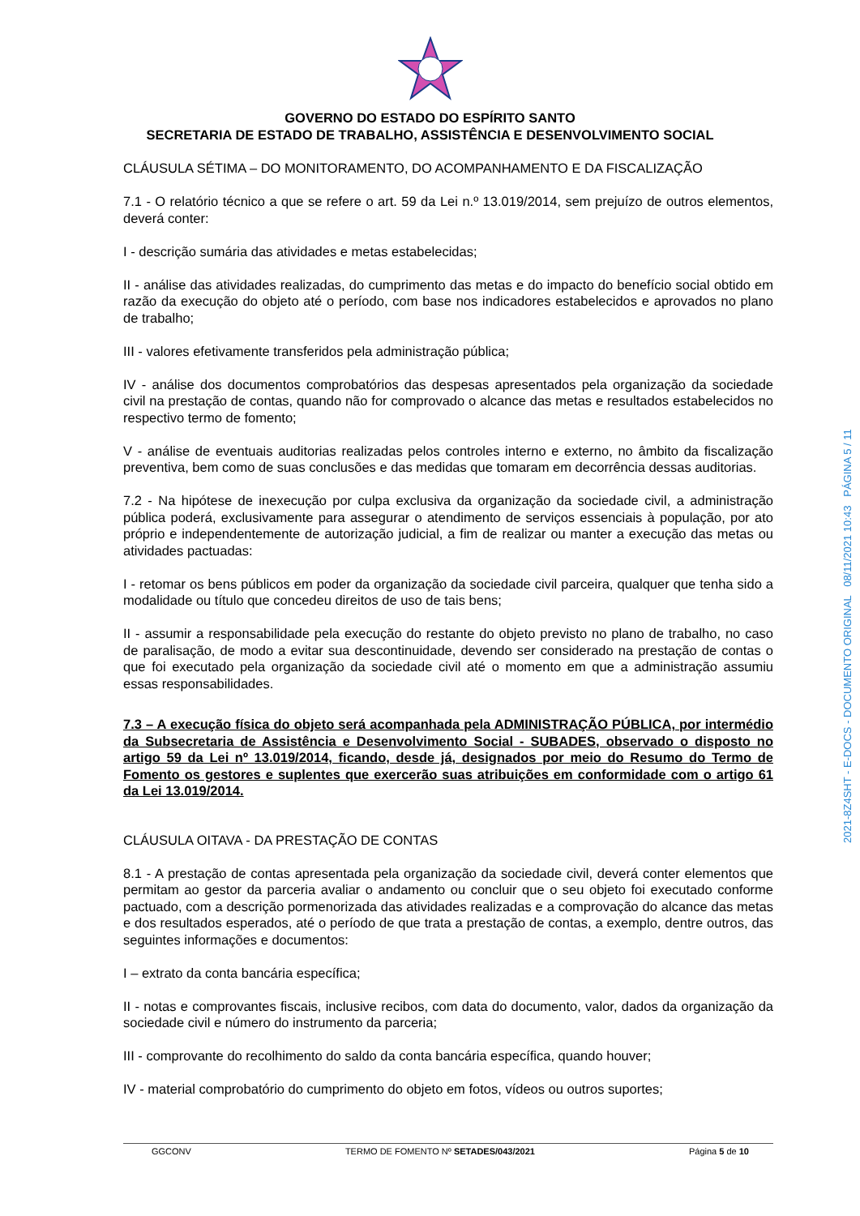GOVERNO DO ESTADO DO ESPÍRITO SANTO
SECRETARIA DE ESTADO DE TRABALHO, ASSISTÊNCIA E DESENVOLVIMENTO SOCIAL
CLÁUSULA SÉTIMA – DO MONITORAMENTO, DO ACOMPANHAMENTO E DA FISCALIZAÇÃO
7.1 - O relatório técnico a que se refere o art. 59 da Lei n.º 13.019/2014, sem prejuízo de outros elementos, deverá conter:
I - descrição sumária das atividades e metas estabelecidas;
II - análise das atividades realizadas, do cumprimento das metas e do impacto do benefício social obtido em razão da execução do objeto até o período, com base nos indicadores estabelecidos e aprovados no plano de trabalho;
III - valores efetivamente transferidos pela administração pública;
IV - análise dos documentos comprobatórios das despesas apresentados pela organização da sociedade civil na prestação de contas, quando não for comprovado o alcance das metas e resultados estabelecidos no respectivo termo de fomento;
V - análise de eventuais auditorias realizadas pelos controles interno e externo, no âmbito da fiscalização preventiva, bem como de suas conclusões e das medidas que tomaram em decorrência dessas auditorias.
7.2 - Na hipótese de inexecução por culpa exclusiva da organização da sociedade civil, a administração pública poderá, exclusivamente para assegurar o atendimento de serviços essenciais à população, por ato próprio e independentemente de autorização judicial, a fim de realizar ou manter a execução das metas ou atividades pactuadas:
I - retomar os bens públicos em poder da organização da sociedade civil parceira, qualquer que tenha sido a modalidade ou título que concedeu direitos de uso de tais bens;
II - assumir a responsabilidade pela execução do restante do objeto previsto no plano de trabalho, no caso de paralisação, de modo a evitar sua descontinuidade, devendo ser considerado na prestação de contas o que foi executado pela organização da sociedade civil até o momento em que a administração assumiu essas responsabilidades.
7.3 – A execução física do objeto será acompanhada pela ADMINISTRAÇÃO PÚBLICA, por intermédio da Subsecretaria de Assistência e Desenvolvimento Social - SUBADES, observado o disposto no artigo 59 da Lei nº 13.019/2014, ficando, desde já, designados por meio do Resumo do Termo de Fomento os gestores e suplentes que exercerão suas atribuições em conformidade com o artigo 61 da Lei 13.019/2014.
CLÁUSULA OITAVA - DA PRESTAÇÃO DE CONTAS
8.1 - A prestação de contas apresentada pela organização da sociedade civil, deverá conter elementos que permitam ao gestor da parceria avaliar o andamento ou concluir que o seu objeto foi executado conforme pactuado, com a descrição pormenorizada das atividades realizadas e a comprovação do alcance das metas e dos resultados esperados, até o período de que trata a prestação de contas, a exemplo, dentre outros, das seguintes informações e documentos:
I – extrato da conta bancária específica;
II - notas e comprovantes fiscais, inclusive recibos, com data do documento, valor, dados da organização da sociedade civil e número do instrumento da parceria;
III - comprovante do recolhimento do saldo da conta bancária específica, quando houver;
IV - material comprobatório do cumprimento do objeto em fotos, vídeos ou outros suportes;
GGCONV TERMO DE FOMENTO Nº SETADES/043/2021 Página 5 de 10
2021-8Z4SHT - E-DOCS - DOCUMENTO ORIGINAL 08/11/2021 10:43 PÁGINA 5 / 11